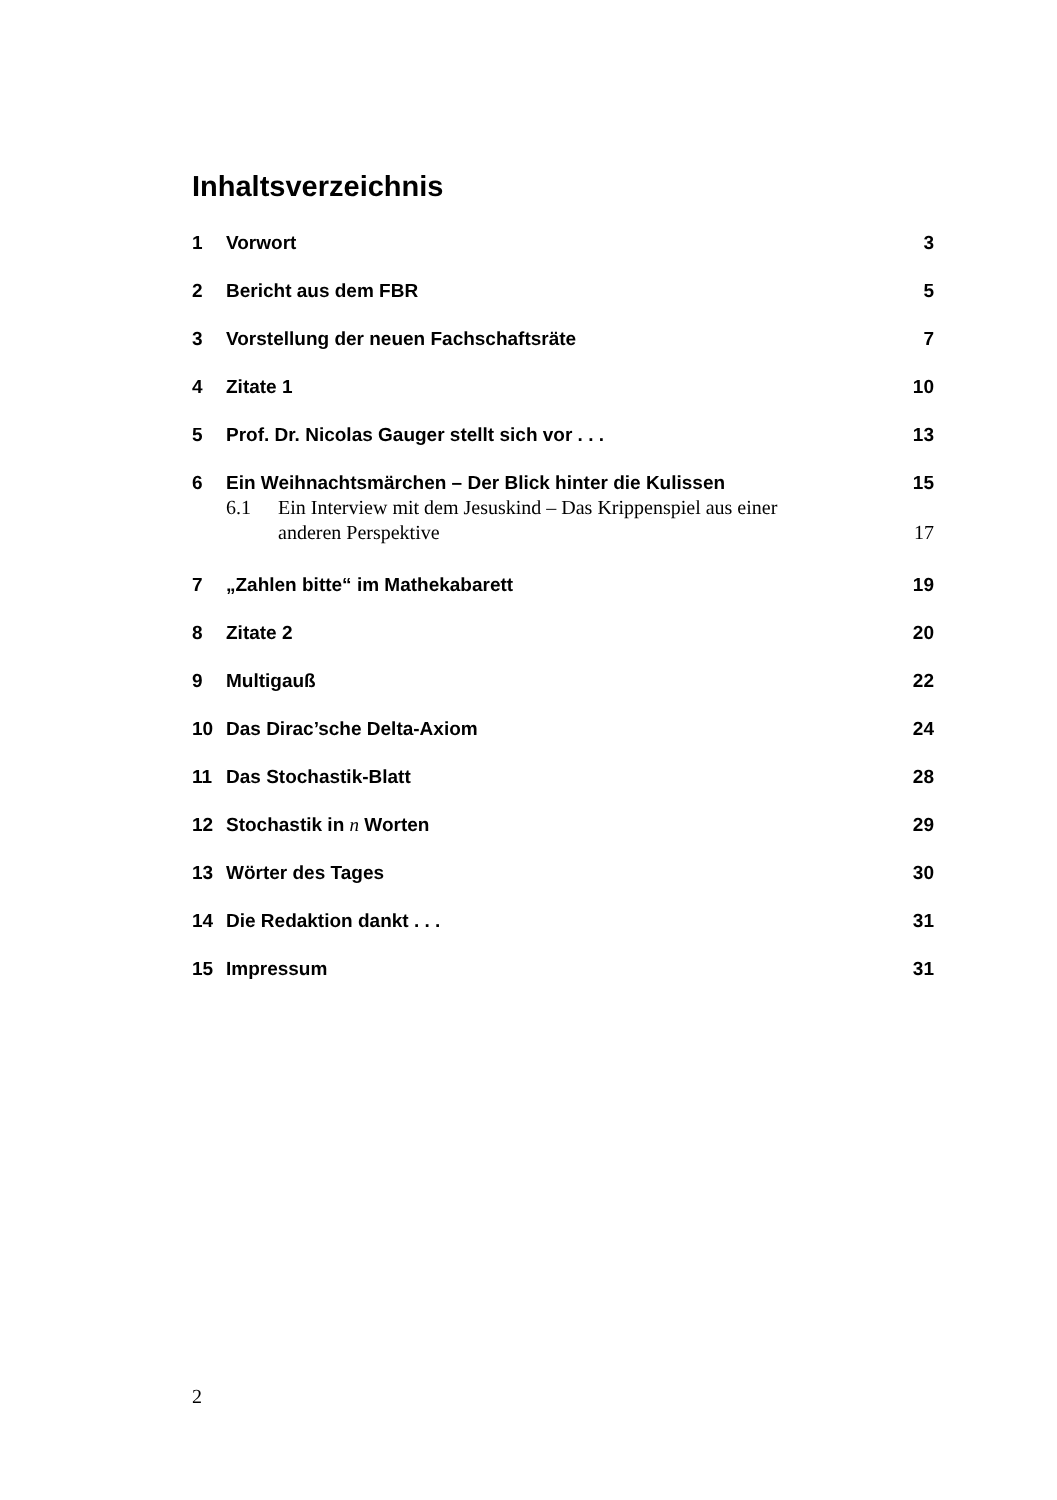Inhaltsverzeichnis
1 Vorwort 3
2 Bericht aus dem FBR 5
3 Vorstellung der neuen Fachschaftsräte 7
4 Zitate 1 10
5 Prof. Dr. Nicolas Gauger stellt sich vor . . . 13
6 Ein Weihnachtsmärchen – Der Blick hinter die Kulissen 15
6.1 Ein Interview mit dem Jesuskind – Das Krippenspiel aus einer
anderen Perspektive 17
7 „Zahlen bitte“ im Mathekabarett 19
8 Zitate 2 20
9 Multigauß 22
10 Das Dirac’sche Delta-Axiom 24
11 Das Stochastik-Blatt 28
12 Stochastik in n Worten 29
13 Wörter des Tages 30
14 Die Redaktion dankt . . . 31
15 Impressum 31
2